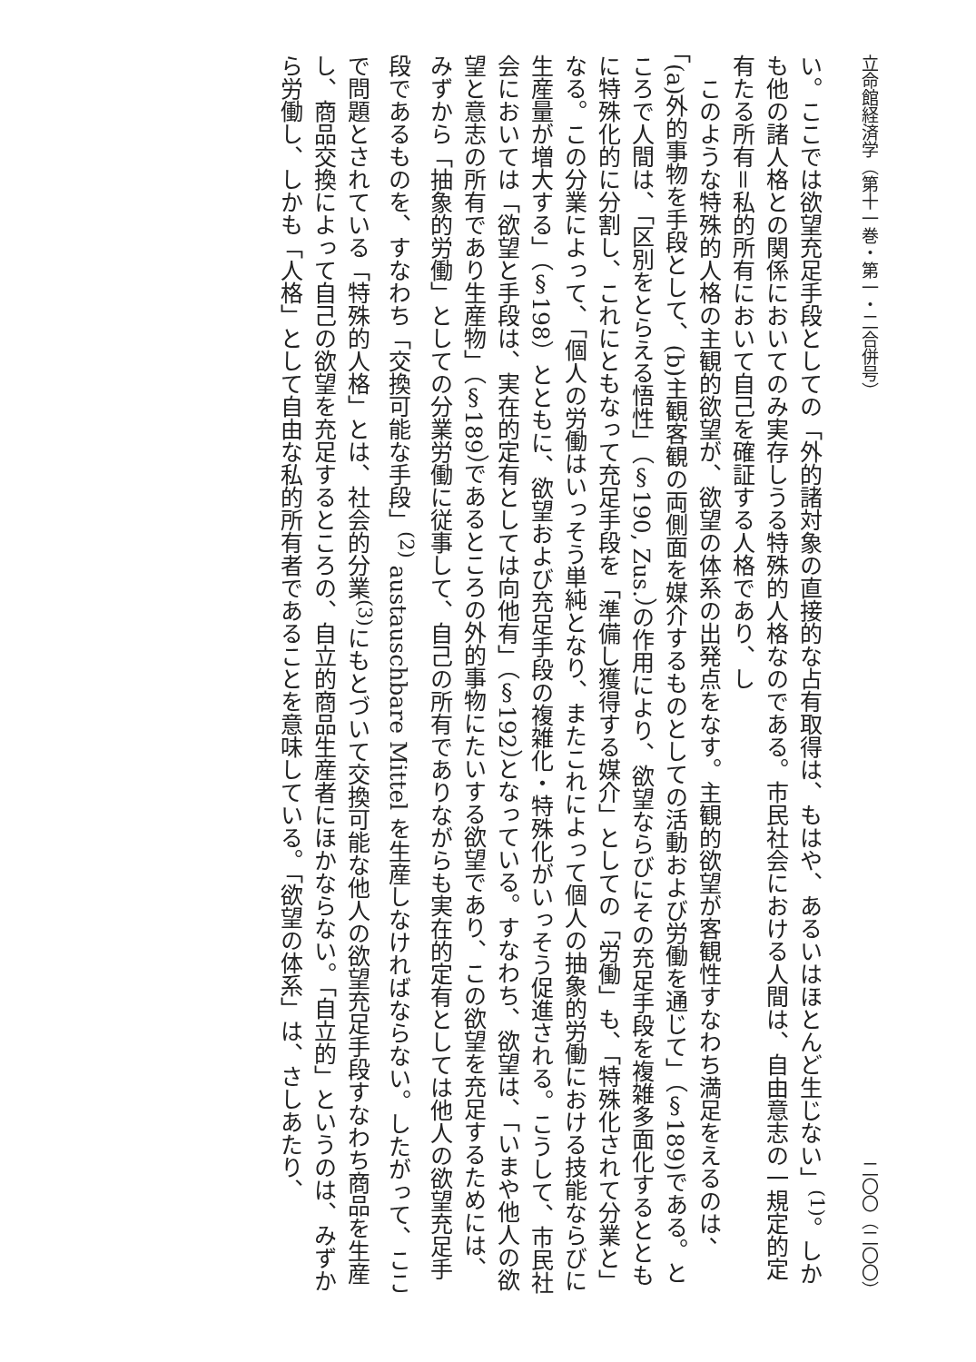立命館経済学（第十一巻・第一・二合併号） 二〇〇（二〇〇）
い。ここでは欲望充足手段としての「外的諸対象の直接的な占有取得は、もはや、あるいはほとんど生じない」<sup>(1)</sup>。しかも他の諸人格との関係においてのみ実存しうる特殊的人格なのである。市民社会における人間は、自由意志の一規定的定有たる所有＝私的所有において自己を確証する人格であり、し
このような特殊的人格の主観的欲望が、欲望の体系の出発点をなす。主観的欲望が客観性すなわち満足をえるのは、「(a)外的事物を手段として、(b)主観客観の両側面を媒介するものとしての活動および労働を通じて」（§189)である。ところで人間は、「区別をとらえる悟性」（§190, Zus.）の作用により、欲望ならびにその充足手段を複雑多面化するとともに特殊化的に分割し、これにともなって充足手段を「準備し獲得する媒介」としての「労働」も、「特殊化されて分業と」なる。この分業によって、「個人の労働はいっそう単純となり、またこれによって個人の抽象的労働における技能ならびに生産量が増大する」（§198）とともに、欲望および充足手段の複雑化・特殊化がいっそう促進される。こうして、市民社会においては「欲望と手段は、実在的定有としては向他有」（§192）となっている。すなわち、欲望は、「いまや他人の欲望と意志の所有であり生産物」（§189）であるところの外的事物にたいする欲望であり、この欲望を充足するためには、みずから「抽象的労働」としての分業労働に従事して、自己の所有でありながらも実在的定有としては他人の欲望充足手段であるものを、すなわち「交換可能な手段」<sup>(2)</sup> austauschbare Mittel を生産しなければならない。したがって、ここで問題とされている「特殊的人格」とは、社会的分業<sup>(3)</sup>にもとづいて交換可能な他人の欲望充足手段すなわち商品を生産し、商品交換によって自己の欲望を充足するところの、自立的商品生産者にほかならない。「自立的」というのは、みずから労働し、しかも「人格」として自由な私的所有者であることを意味している。「欲望の体系」は、さしあたり、